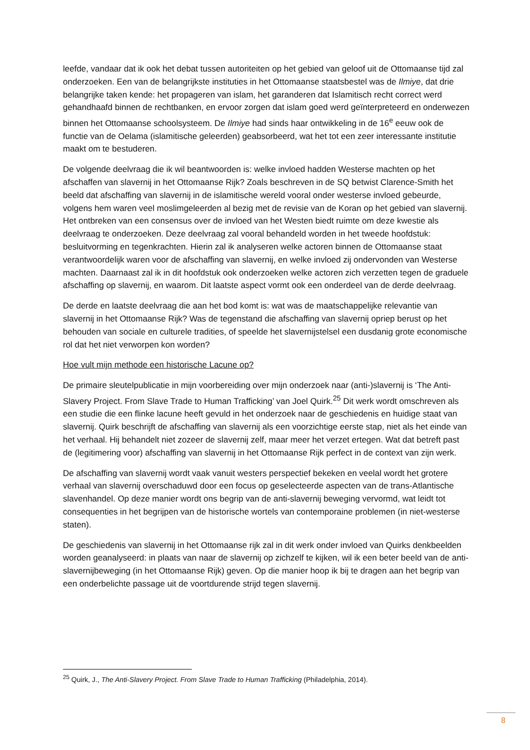leefde, vandaar dat ik ook het debat tussen autoriteiten op het gebied van geloof uit de Ottomaanse tijd zal onderzoeken. Een van de belangrijkste instituties in het Ottomaanse staatsbestel was de Ilmiye, dat drie belangrijke taken kende: het propageren van islam, het garanderen dat Islamitisch recht correct werd gehandhaafd binnen de rechtbanken, en ervoor zorgen dat islam goed werd geïnterpreteerd en onderwezen binnen het Ottomaanse schoolsysteem. De Ilmiye had sinds haar ontwikkeling in de 16<sup>e</sup> eeuw ook de functie van de Oelama (islamitische geleerden) geabsorbeerd, wat het tot een zeer interessante institutie maakt om te bestuderen.
De volgende deelvraag die ik wil beantwoorden is: welke invloed hadden Westerse machten op het afschaffen van slavernij in het Ottomaanse Rijk? Zoals beschreven in de SQ betwist Clarence-Smith het beeld dat afschaffing van slavernij in de islamitische wereld vooral onder westerse invloed gebeurde, volgens hem waren veel moslimgeleerden al bezig met de revisie van de Koran op het gebied van slavernij. Het ontbreken van een consensus over de invloed van het Westen biedt ruimte om deze kwestie als deelvraag te onderzoeken. Deze deelvraag zal vooral behandeld worden in het tweede hoofdstuk: besluitvorming en tegenkrachten. Hierin zal ik analyseren welke actoren binnen de Ottomaanse staat verantwoordelijk waren voor de afschaffing van slavernij, en welke invloed zij ondervonden van Westerse machten. Daarnaast zal ik in dit hoofdstuk ook onderzoeken welke actoren zich verzetten tegen de graduele afschaffing op slavernij, en waarom. Dit laatste aspect vormt ook een onderdeel van de derde deelvraag.
De derde en laatste deelvraag die aan het bod komt is: wat was de maatschappelijke relevantie van slavernij in het Ottomaanse Rijk? Was de tegenstand die afschaffing van slavernij opriep berust op het behouden van sociale en culturele tradities, of speelde het slavernijstelsel een dusdanig grote economische rol dat het niet verworpen kon worden?
Hoe vult mijn methode een historische Lacune op?
De primaire sleutelpublicatie in mijn voorbereiding over mijn onderzoek naar (anti-)slavernij is ‘The Anti-Slavery Project. From Slave Trade to Human Trafficking’ van Joel Quirk.<sup>25</sup> Dit werk wordt omschreven als een studie die een flinke lacune heeft gevuld in het onderzoek naar de geschiedenis en huidige staat van slavernij. Quirk beschrijft de afschaffing van slavernij als een voorzichtige eerste stap, niet als het einde van het verhaal. Hij behandelt niet zozeer de slavernij zelf, maar meer het verzet ertegen. Wat dat betreft past de (legitimering voor) afschaffing van slavernij in het Ottomaanse Rijk perfect in de context van zijn werk.
De afschaffing van slavernij wordt vaak vanuit westers perspectief bekeken en veelal wordt het grotere verhaal van slavernij overschaduwd door een focus op geselecteerde aspecten van de trans-Atlantische slavenhandel. Op deze manier wordt ons begrip van de anti-slavernij beweging vervormd, wat leidt tot consequenties in het begrijpen van de historische wortels van contemporaine problemen (in niet-westerse staten).
De geschiedenis van slavernij in het Ottomaanse rijk zal in dit werk onder invloed van Quirks denkbeelden worden geanalyseerd: in plaats van naar de slavernij op zichzelf te kijken, wil ik een beter beeld van de anti-slavernijbeweging (in het Ottomaanse Rijk) geven. Op die manier hoop ik bij te dragen aan het begrip van een onderbelichte passage uit de voortdurende strijd tegen slavernij.
<sup>25</sup> Quirk, J., The Anti-Slavery Project. From Slave Trade to Human Trafficking (Philadelphia, 2014).
8